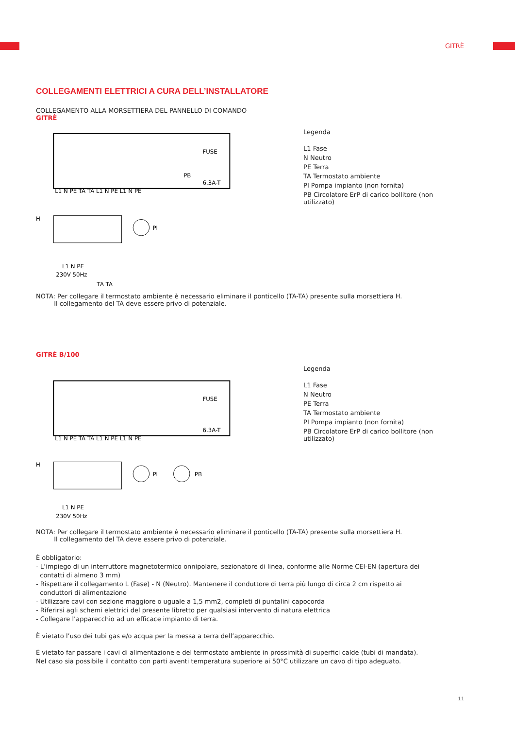GITRÈ
COLLEGAMENTI ELETTRICI A CURA DELL’INSTALLATORE
COLLEGAMENTO ALLA MORSETTIERA DEL PANNELLO DI COMANDO
GITRÈ
L1 N PE TA TA L1 N PE L1 N PE
H
PI
PB
FUSE
6.3A-T
L1 N PE
230V 50Hz
TA TA
Legenda
L1 Fase
N Neutro
PE Terra
TA Termostato ambiente
PI Pompa impianto (non fornita)
PB Circolatore ErP di carico bollitore (non utilizzato)
NOTA: Per collegare il termostato ambiente è necessario eliminare il ponticello (TA-TA) presente sulla morsettiera H.
Il collegamento del TA deve essere privo di potenziale.
GITRÈ B/100
L1 N PE TA TA L1 N PE L1 N PE
H
PI
PB
FUSE
6.3A-T
L1 N PE
230V 50Hz
Legenda
L1 Fase
N Neutro
PE Terra
TA Termostato ambiente
PI Pompa impianto (non fornita)
PB Circolatore ErP di carico bollitore (non utilizzato)
NOTA: Per collegare il termostato ambiente è necessario eliminare il ponticello (TA-TA) presente sulla morsettiera H.
Il collegamento del TA deve essere privo di potenziale.
È obbligatorio:
- L’impiego di un interruttore magnetotermico onnipolare, sezionatore di linea, conforme alle Norme CEI-EN (apertura dei
contatti di almeno 3 mm)
- Rispettare il collegamento L (Fase) - N (Neutro). Mantenere il conduttore di terra più lungo di circa 2 cm rispetto ai
conduttori di alimentazione
- Utilizzare cavi con sezione maggiore o uguale a 1,5 mm2, completi di puntalini capocorda
- Riferirsi agli schemi elettrici del presente libretto per qualsiasi intervento di natura elettrica
- Collegare l’apparecchio ad un efficace impianto di terra.
È vietato l’uso dei tubi gas e/o acqua per la messa a terra dell’apparecchio.
È vietato far passare i cavi di alimentazione e del termostato ambiente in prossimità di superfici calde (tubi di mandata).
Nel caso sia possibile il contatto con parti aventi temperatura superiore ai 50°C utilizzare un cavo di tipo adeguato.
11